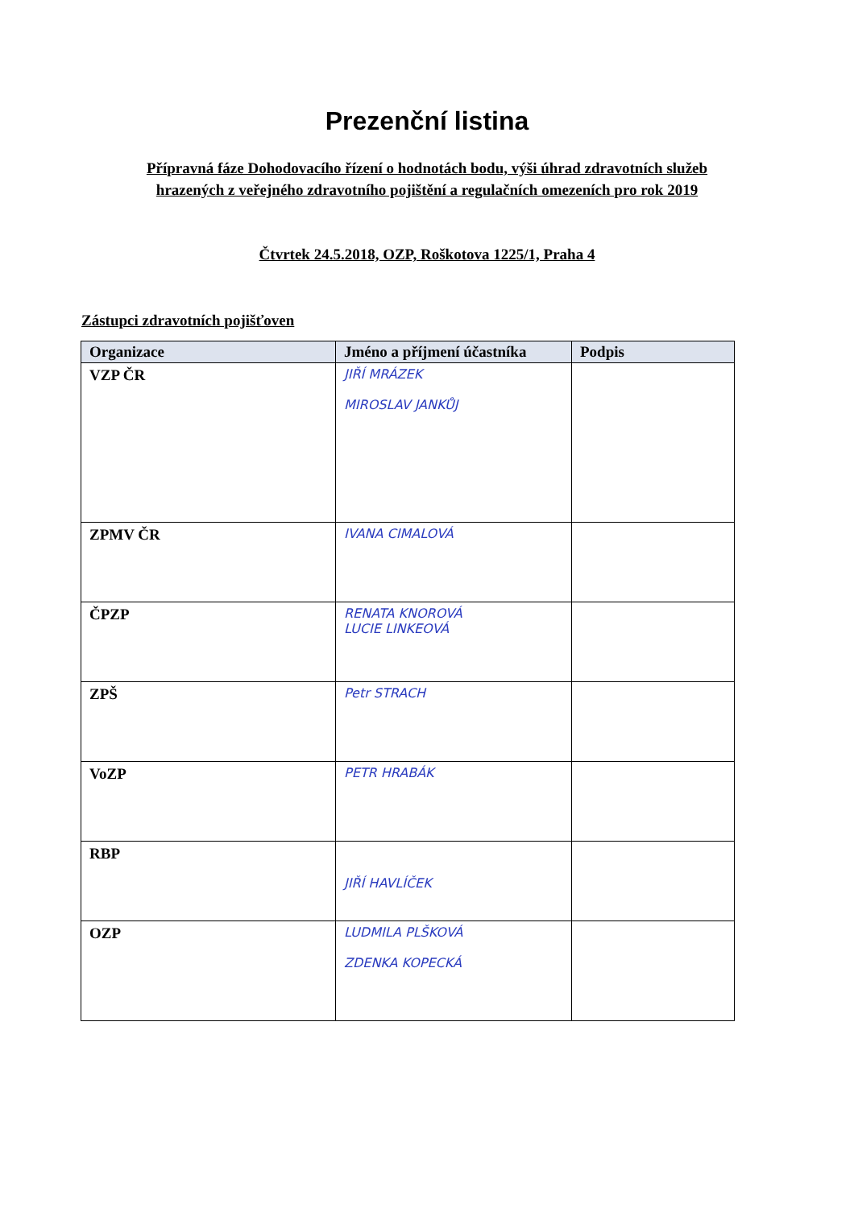Prezenční listina
Přípravná fáze Dohodovacího řízení o hodnotách bodu, výši úhrad zdravotních služeb
hrazených z veřejného zdravotního pojištění a regulačních omezeních pro rok 2019
Čtvrtek 24.5.2018, OZP, Roškotova 1225/1, Praha 4
Zástupci zdravotních pojišťoven
| Organizace | Jméno a příjmení účastníka | Podpis |
| --- | --- | --- |
| VZP ČR | JIŘÍ MRÁZEK MIROSLAV JANKŮJ | |
| ZPMV ČR | IVANA CIMALOVÁ | |
| ČPZP | RENATA KNOROVÁ LUCIE LINKEOVÁ | |
| ZPŠ | Petr STRACH | |
| VoZP | PETR HRABÁK | |
| RBP | JIŘÍ HAVLÍČEK | |
| OZP | LUDMILA PLŠKOVÁ ZDENKA KOPECKÁ | |